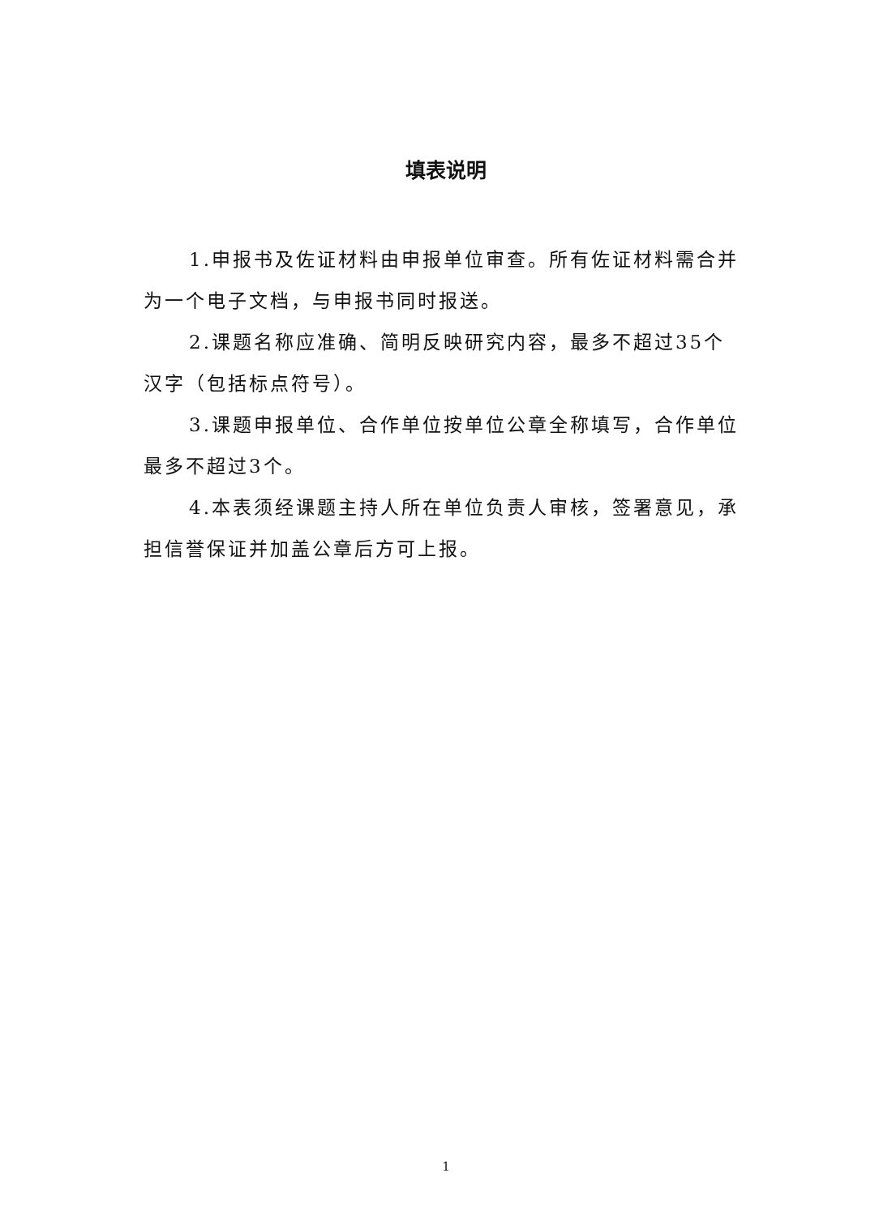填表说明
1.申报书及佐证材料由申报单位审查。所有佐证材料需合并为一个电子文档，与申报书同时报送。
2.课题名称应准确、简明反映研究内容，最多不超过35个汉字（包括标点符号）。
3.课题申报单位、合作单位按单位公章全称填写，合作单位最多不超过3个。
4.本表须经课题主持人所在单位负责人审核，签署意见，承担信誉保证并加盖公章后方可上报。
1